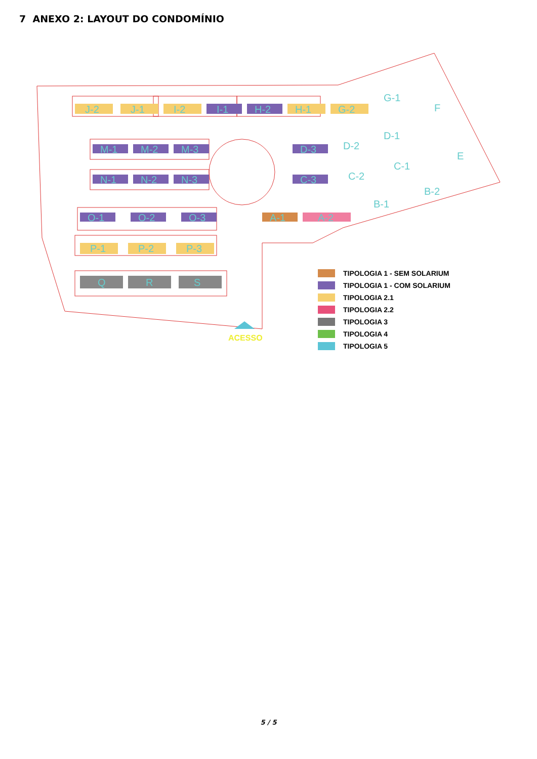7 ANEXO 2: LAYOUT DO CONDOMÍNIO
J-2
J-1
I-2
I-1
H-2
H-1
G-2
G-1
F
E
M-1
M-2
M-3
N-1
N-2
N-3
D-3
D-2
D-1
C-3
C-2
C-1
O-1
O-2
O-3
A-1
A-2
B-1
B-2
P-1
P-2
P-3
Q
R
S
ACESSO
TIPOLOGIA 1 - SEM SOLARIUM
TIPOLOGIA 1 - COM SOLARIUM
TIPOLOGIA 2.1
TIPOLOGIA 2.2
TIPOLOGIA 3
TIPOLOGIA 4
TIPOLOGIA 5
5 / 5